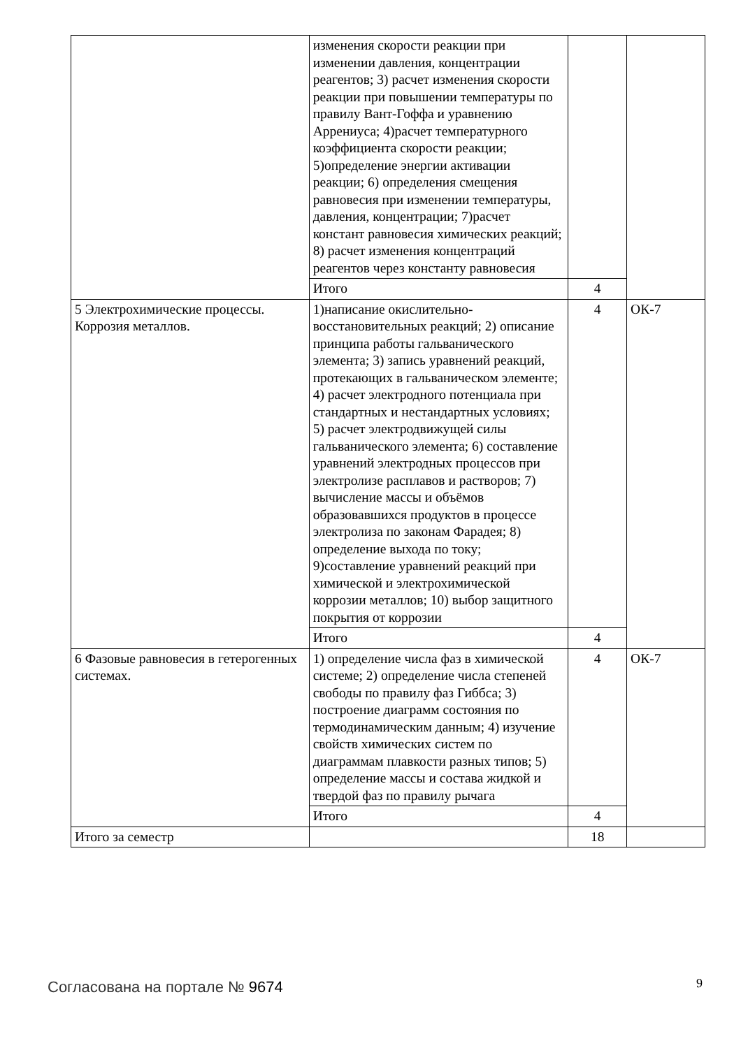| | изменения скорости реакции при изменении давления, концентрации реагентов; 3) расчет изменения скорости реакции при повышении температуры по правилу Вант-Гоффа и уравнению Аррениуса; 4)расчет температурного коэффициента скорости реакции; 5)определение энергии активации реакции; 6) определения смещения равновесия при изменении температуры, давления, концентрации; 7)расчет констант равновесия химических реакций; 8) расчет изменения концентраций реагентов через константу равновесия | | |
| | Итого | 4 | |
| 5 Электрохимические процессы. Коррозия металлов. | 1)написание окислительно-восстановительных реакций; 2) описание принципа работы гальванического элемента; 3) запись уравнений реакций, протекающих в гальваническом элементе; 4) расчет электродного потенциала при стандартных и нестандартных условиях; 5) расчет электродвижущей силы гальванического элемента; 6) составление уравнений электродных процессов при электролизе расплавов и растворов; 7) вычисление массы и объёмов образовавшихся продуктов в процессе электролиза по законам Фарадея; 8) определение выхода по току; 9)составление уравнений реакций при химической и электрохимической коррозии металлов; 10) выбор защитного покрытия от коррозии | 4 | ОК-7 |
| | Итого | 4 | |
| 6 Фазовые равновесия в гетерогенных системах. | 1) определение числа фаз в химической системе; 2) определение числа степеней свободы по правилу фаз Гиббса; 3) построение диаграмм состояния по термодинамическим данным; 4) изучение свойств химических систем по диаграммам плавкости разных типов; 5) определение массы и состава жидкой и твердой фаз по правилу рычага | 4 | ОК-7 |
| | Итого | 4 | |
| Итого за семестр | | 18 | |
Согласована на портале № 9674 9